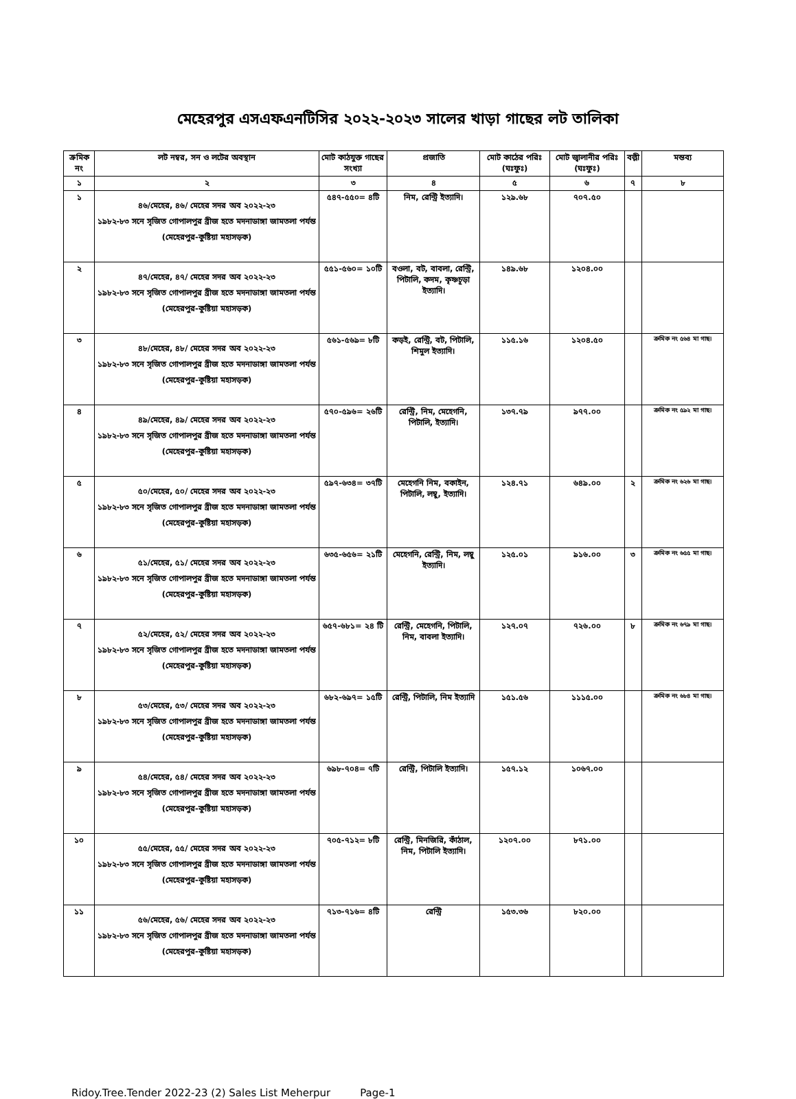মেহেরপুর এসএফএনটিসির ২০২২-২০২৩ সালের খাড়া গাছের লট তালিকা
| ক্রমিক নং | লট নম্বর, সন ও লটের অবস্থান | মোট কাঠযুক্ত গাছের সংখ্যা | প্রজাতি | মোট কাঠের পরিঃ (ঘঃফুঃ) | মোট জ্বালানীর পরিঃ (ঘঃফুঃ) | বল্লী | মন্তব্য |
| --- | --- | --- | --- | --- | --- | --- | --- |
| ১ | ২ | ৩ | ৪ | ৫ | ৬ | ৭ | ৮ |
| ১ | ৪৬/মেহের, ৪৬/ মেহের সদর অব ২০২২-২৩ ১৯৮২-৮৩ সনে সৃজিত গোপালপুর ব্রীজ হতে মদনাডাঙ্গা জামতলা পর্যন্ত (মেহেরপুর-কুষ্টিয়া মহাসড়ক) | ৫৪৭-৫৫০= ৪টি | নিম, রেন্ট্রি ইত্যাদি। | ১২৯.৬৮ | ৭০৭.৫০ | | |
| ২ | ৪৭/মেহের, ৪৭/ মেহের সদর অব ২০২২-২৩ ১৯৮২-৮৩ সনে সৃজিত গোপালপুর ব্রীজ হতে মদনাডাঙ্গা জামতলা পর্যন্ত (মেহেরপুর-কুষ্টিয়া মহাসড়ক) | ৫৫১-৫৬০= ১০টি | বওলা, বট, বাবলা, রেন্ট্রি, পিটালি, কদম, কৃষ্ণচূড়া ইত্যাদি। | ১৪৯.৬৮ | ১২০৪.০০ | | |
| ৩ | ৪৮/মেহের, ৪৮/ মেহের সদর অব ২০২২-২৩ ১৯৮২-৮৩ সনে সৃজিত গোপালপুর ব্রীজ হতে মদনাডাঙ্গা জামতলা পর্যন্ত (মেহেরপুর-কুষ্টিয়া মহাসড়ক) | ৫৬১-৫৬৯= ৮টি | কড়ই, রেন্ট্রি, বট, পিটালি, শিমুল ইত্যাদি। | ১১৫.১৬ | ১২০৪.৫০ | | ক্রমিক নং ৫৬৪ মা গাছ। |
| ৪ | ৪৯/মেহের, ৪৯/ মেহের সদর অব ২০২২-২৩ ১৯৮২-৮৩ সনে সৃজিত গোপালপুর ব্রীজ হতে মদনাডাঙ্গা জামতলা পর্যন্ত (মেহেরপুর-কুষ্টিয়া মহাসড়ক) | ৫৭০-৫৯৬= ২৬টি | রেন্ট্রি, নিম, মেহেগনি, পিটালি, ইত্যাদি। | ১৩৭.৭৯ | ৯৭৭.০০ | | ক্রমিক নং ৫৯২ মা গাছ। |
| ৫ | ৫০/মেহের, ৫০/ মেহের সদর অব ২০২২-২৩ ১৯৮২-৮৩ সনে সৃজিত গোপালপুর ব্রীজ হতে মদনাডাঙ্গা জামতলা পর্যন্ত (মেহেরপুর-কুষ্টিয়া মহাসড়ক) | ৫৯৭-৬৩৪= ৩৭টি | মেহেগনি নিম, বকাইন, পিটালি, লম্বু, ইত্যাদি। | ১২৪.৭১ | ৬৪৯.০০ | ২ | ক্রমিক নং ৬২৬ মা গাছ। |
| ৬ | ৫১/মেহের, ৫১/ মেহের সদর অব ২০২২-২৩ ১৯৮২-৮৩ সনে সৃজিত গোপালপুর ব্রীজ হতে মদনাডাঙ্গা জামতলা পর্যন্ত (মেহেরপুর-কুষ্টিয়া মহাসড়ক) | ৬৩৫-৬৫৬= ২১টি | মেহেগনি, রেন্ট্রি, নিম, লম্বু ইত্যাদি। | ১২৫.০১ | ৯১৬.০০ | ৩ | ক্রমিক নং ৬৫৫ মা গাছ। |
| ৭ | ৫২/মেহের, ৫২/ মেহের সদর অব ২০২২-২৩ ১৯৮২-৮৩ সনে সৃজিত গোপালপুর ব্রীজ হতে মদনাডাঙ্গা জামতলা পর্যন্ত (মেহেরপুর-কুষ্টিয়া মহাসড়ক) | ৬৫৭-৬৮১= ২৪ টি | রেন্ট্রি, মেহেগনি, পিটালি, নিম, বাবলা ইত্যাদি। | ১২৭.০৭ | ৭২৬.০০ | ৮ | ক্রমিক নং ৬৭৯ মা গাছ। |
| ৮ | ৫৩/মেহের, ৫৩/ মেহের সদর অব ২০২২-২৩ ১৯৮২-৮৩ সনে সৃজিত গোপালপুর ব্রীজ হতে মদনাডাঙ্গা জামতলা পর্যন্ত (মেহেরপুর-কুষ্টিয়া মহাসড়ক) | ৬৮২-৬৯৭= ১৫টি | রেন্ট্রি, পিটালি, নিম ইত্যাদি | ১৫১.৫৬ | ১১১৫.০০ | | ক্রমিক নং ৬৮৪ মা গাছ। |
| ৯ | ৫৪/মেহের, ৫৪/ মেহের সদর অব ২০২২-২৩ ১৯৮২-৮৩ সনে সৃজিত গোপালপুর ব্রীজ হতে মদনাডাঙ্গা জামতলা পর্যন্ত (মেহেরপুর-কুষ্টিয়া মহাসড়ক) | ৬৯৮-৭০৪= ৭টি | রেন্ট্রি, পিটালি ইত্যাদি। | ১৫৭.১২ | ১০৬৭.০০ | | |
| ১০ | ৫৫/মেহের, ৫৫/ মেহের সদর অব ২০২২-২৩ ১৯৮২-৮৩ সনে সৃজিত গোপালপুর ব্রীজ হতে মদনাডাঙ্গা জামতলা পর্যন্ত (মেহেরপুর-কুষ্টিয়া মহাসড়ক) | ৭০৫-৭১২= ৮টি | রেন্ট্রি, মিনজিরি, কাঁঠাল, নিম, পিটালি ইত্যাদি। | ১২০৭.০০ | ৮৭১.০০ | | |
| ১১ | ৫৬/মেহের, ৫৬/ মেহের সদর অব ২০২২-২৩ ১৯৮২-৮৩ সনে সৃজিত গোপালপুর ব্রীজ হতে মদনাডাঙ্গা জামতলা পর্যন্ত (মেহেরপুর-কুষ্টিয়া মহাসড়ক) | ৭১৩-৭১৬= ৪টি | রেন্ট্রি | ১৫৩.৩৬ | ৮২০.০০ | | |
Ridoy.Tree.Tender 2022-23 (2) Sales List Meherpur Page-1